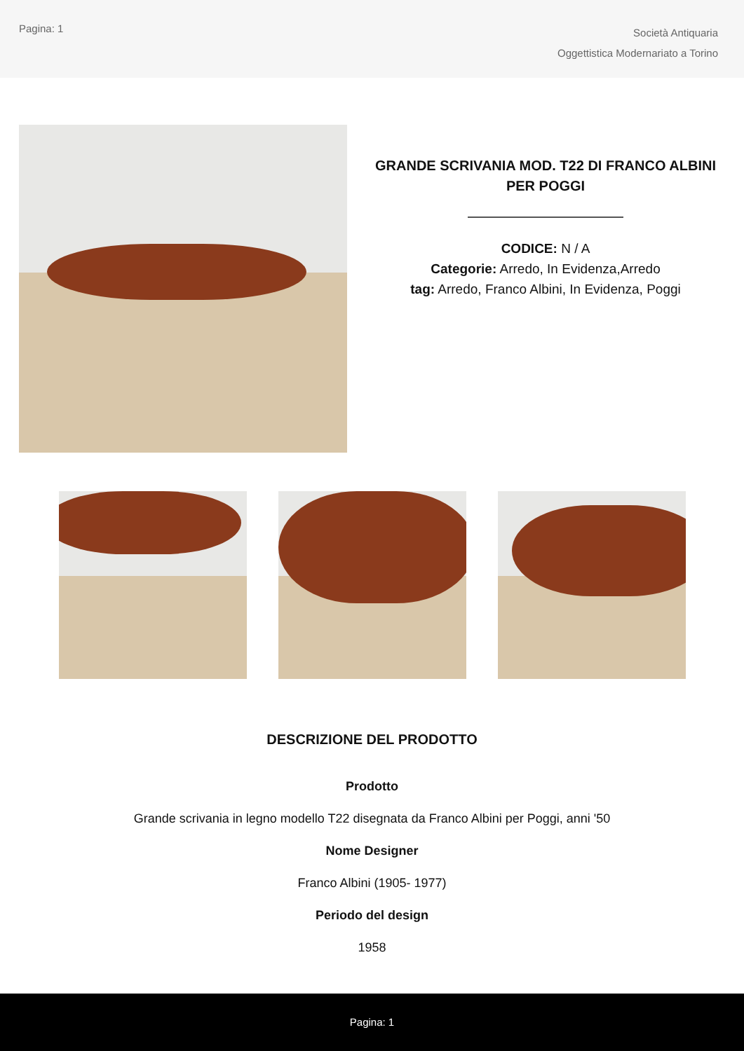Pagina: 1
Società Antiquaria
Oggettistica Modernariato a Torino
GRANDE SCRIVANIA MOD. T22 DI FRANCO ALBINI PER POGGI
CODICE: N / A
Categorie: Arredo, In Evidenza,Arredo
tag: Arredo, Franco Albini, In Evidenza, Poggi
DESCRIZIONE DEL PRODOTTO
Prodotto
Grande scrivania in legno modello T22 disegnata da Franco Albini per Poggi, anni '50
Nome Designer
Franco Albini (1905- 1977)
Periodo del design
1958
Pagina: 1